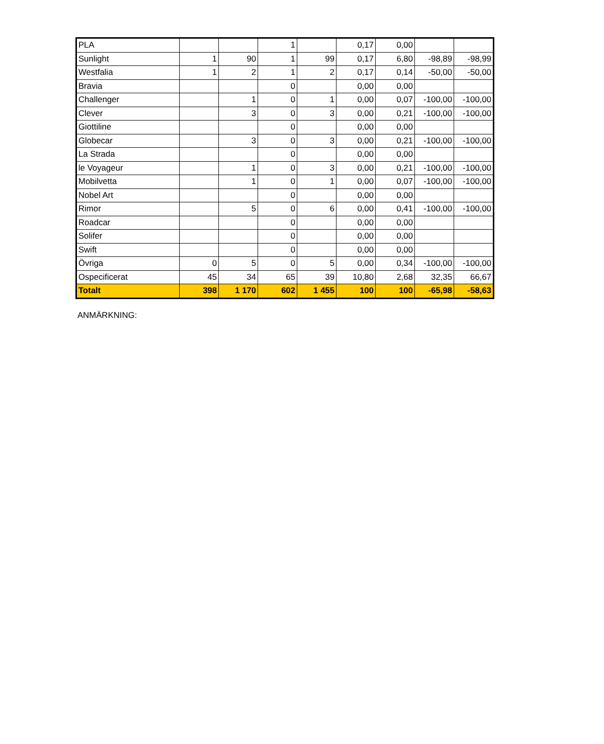| PLA | | | 1 | | 0,17 | 0,00 | | |
| Sunlight | 1 | 90 | 1 | 99 | 0,17 | 6,80 | -98,89 | -98,99 |
| Westfalia | 1 | 2 | 1 | 2 | 0,17 | 0,14 | -50,00 | -50,00 |
| Bravia | | | 0 | | 0,00 | 0,00 | | |
| Challenger | | 1 | 0 | 1 | 0,00 | 0,07 | -100,00 | -100,00 |
| Clever | | 3 | 0 | 3 | 0,00 | 0,21 | -100,00 | -100,00 |
| Giottiline | | | 0 | | 0,00 | 0,00 | | |
| Globecar | | 3 | 0 | 3 | 0,00 | 0,21 | -100,00 | -100,00 |
| La Strada | | | 0 | | 0,00 | 0,00 | | |
| le Voyageur | | 1 | 0 | 3 | 0,00 | 0,21 | -100,00 | -100,00 |
| Mobilvetta | | 1 | 0 | 1 | 0,00 | 0,07 | -100,00 | -100,00 |
| Nobel Art | | | 0 | | 0,00 | 0,00 | | |
| Rimor | | 5 | 0 | 6 | 0,00 | 0,41 | -100,00 | -100,00 |
| Roadcar | | | 0 | | 0,00 | 0,00 | | |
| Solifer | | | 0 | | 0,00 | 0,00 | | |
| Swift | | | 0 | | 0,00 | 0,00 | | |
| Övriga | 0 | 5 | 0 | 5 | 0,00 | 0,34 | -100,00 | -100,00 |
| Ospecificerat | 45 | 34 | 65 | 39 | 10,80 | 2,68 | 32,35 | 66,67 |
| Totalt | 398 | 1 170 | 602 | 1 455 | 100 | 100 | -65,98 | -58,63 |
ANMÄRKNING: